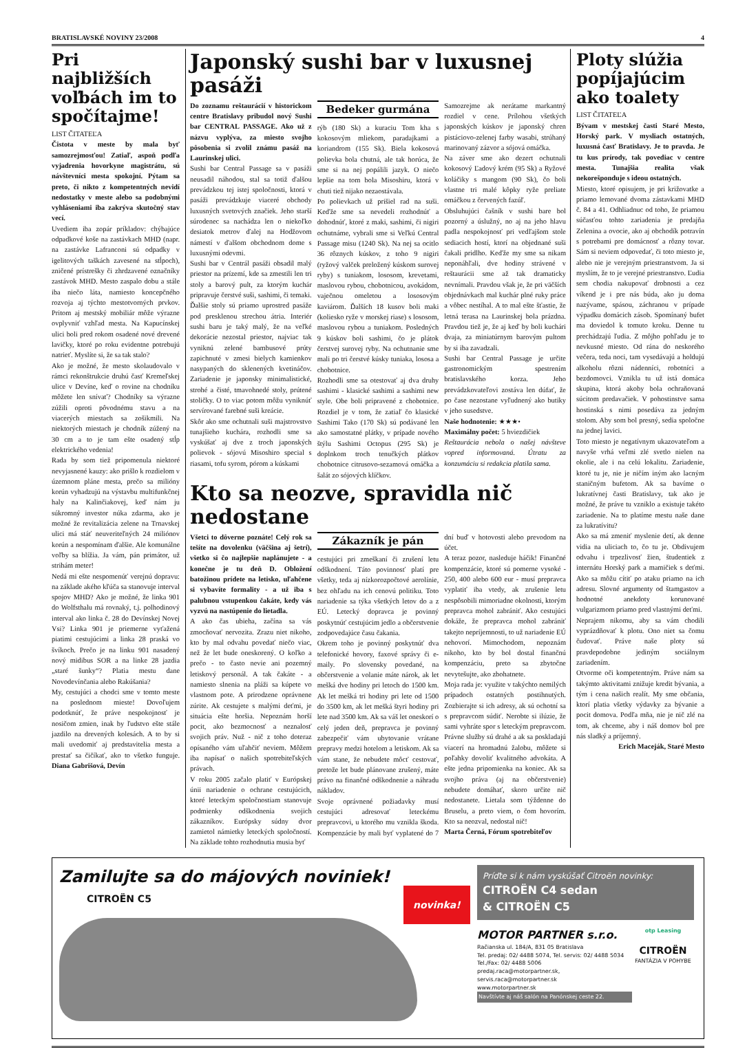BRATISLAVSKÉ NOVINY 23/2008 4
Pri najbližších voľbách im to spočítajme!
LIST ČITATEĽA
Čistota v meste by mala byť samozrejmosťou! Zatiaľ, aspoň podľa vyjadrenia hovorkyne magistrátu, sú návštevníci mesta spokojní. Pýtam sa preto, či nikto z kompetentných nevidí nedostatky v meste alebo sa podobnými vyhláseniami iba zakrýva skutočný stav vecí.
Uvediem iba zopár príkladov: chýbajúce odpadkové koše na zastávkach MHD (napr. na zastávke Lafranconi sú odpadky v igelitových taškách zavesené na stĺpoch), zničené prístrešky či zhrdzavené označníky zastávok MHD. Mesto zaspalo dobu a stále iba niečo láta, namiesto koncepčného rozvoja aj týchto mestotvorných prvkov. Pritom aj mestský mobiliár môže výrazne ovplyvniť vzhľad mesta. Na Kapucínskej ulici boli pred rokom osadené nové drevené lavičky, ktoré po roku evidentne potrebujú natrieť. Myslíte si, že sa tak stalo?
Ako je možné, že mesto skolaudovalo v rámci rekonštrukcie druhú časť Kremeľskej ulice v Devíne, keď o rovine na chodníku môžete len snívať? Chodníky sa výrazne zúžili oproti pôvodnému stavu a na viacerých miestach sa zošikmili. Na niektorých miestach je chodník zúžený na 30 cm a to je tam ešte osadený stĺp elektrického vedenia!
Rada by som tiež pripomenula niektoré nevyjasnené kauzy: ako prišlo k rozdielom v územnom pláne mesta, prečo sa milióny korún vyhadzujú na výstavbu multifunkčnej haly na Kalinčiakovej, keď nám ju súkromný investor núka zdarma, ako je možné že revitalizácia zelene na Trnavskej ulici má stáť neuveriteľných 24 miliónov korún a nespomínam ďalšie. Ale komunálne voľby sa blížia. Ja vám, pán primátor, už strihám meter!
Nedá mi ešte nespomenúť verejnú dopravu: na základe akého kľúča sa stanovuje interval spojov MHD? Ako je možné, že linka 901 do Wolfsthalu má rovnaký, t.j. polhodinový interval ako linka č. 28 do Devínskej Novej Vsi? Linka 901 je priemerne vyťažená piatimi cestujúcimi a linka 28 praská vo švíkoch. Prečo je na linku 901 nasadený nový midibus SOR a na linke 28 jazdia „staré šunky“? Platia mestu dane Novodevínčania alebo Rakúšania?
My, cestujúci a chodci sme v tomto meste na poslednom mieste! Dovoľujem podotknúť, že práve nespokojnosť je nosičom zmien, inak by ľudstvo ešte stále jazdilo na drevených kolesách. A to by si mali uvedomiť aj predstavitelia mesta a prestať sa čičíkať, ako to všetko funguje. Diana Gabrišová, Devín
Japonský sushi bar v luxusnej pasáži
Do zoznamu reštaurácií v historickom centre Bratislavy pribudol nový Sushi bar CENTRAL PASSAGE. Ako už z názvu vyplýva, za miesto svojho pôsobenia si zvolil známu pasáž na Laurinskej ulici.
Sushi bar Central Passage sa v pasáži neusadil náhodou, stal sa totiž ďalšou prevádzkou tej istej spoločnosti, ktorá v pasáži prevádzkuje viaceré obchody luxusných svetových značiek. Jeho starší súrodenec sa nachádza len o niekoľko desiatok metrov ďalej na Hodžovom námestí v ďalšom obchodnom dome s luxusnými odevmi.
Sushi bar v Centrál pasáži obsadil malý priestor na prízemí, kde sa zmestili len tri stoly a barový pult, za ktorým kuchár pripravuje čerstvé suši, sashimi, či temaki. Ďalšie stoly sú priamo uprostred pasáže pod presklenou strechou átria. Interiér sushi baru je taký malý, že na veľké dekorácie nezostal priestor, najviac tak vyniknú zelené bambusové prúty zapichnuté v zmesi bielych kamienkov nasypaných do sklenených kvetináčov. Zariadenie je japonsky minimalistické, strohé a čisté, tmavohnedé stoly, prútené stoličky. O to viac potom môžu vyniknúť servírované farebné suši kreácie.
Skôr ako sme ochutnali suši majstrovstvo tunajšieho kuchára, rozhodli sme sa vyskúšať aj dve z troch japonských polievok - sójovú Misoshiro special s riasami, tofu syrom, pórom a kúskami
Bedeker gurmána
rýb (180 Sk) a kuraciu Tom kha s kokosovým mliekom, paradajkami a koriandrom (155 Sk). Biela kokosová polievka bola chutná, ale tak horúca, že sme si na nej popálili jazyk. O niečo lepšie na tom bola Misoshiru, ktorá v chuti tiež nijako nezaostávala.
Po polievkach už prišiel rad na suši. Keďže sme sa nevedeli rozhodnúť a dohodnúť, ktoré z maki, sashimi, či nigiri ochutnáme, vybrali sme si Veľkú Central Passage misu (1240 Sk). Na nej sa ocitlo 36 rôznych kúskov, z toho 9 nigiri (ryžový valček preložený kúskom surovej ryby) s tuniakom, lososom, krevetami, maslovou rybou, chobotnicou, avokádom, vaječnou omeletou a lososovým kaviárom. Ďalších 18 kusov boli maki (koliesko ryže v morskej riase) s lososom, maslovou rybou a tuniakom. Posledných 9 kúskov boli sashimi, čo je plátok čerstvej surovej ryby. Na ochutnanie sme mali po tri čerstvé kúsky tuniaka, lososa a chobotnice.
Rozhodli sme sa otestovať aj dva druhy sashimi - klasické sashimi a sashimi new style. Obe boli pripravené z chobotnice. Rozdiel je v tom, že zatiaľ čo klasické Sashimi Tako (170 Sk) sú podávané len ako samostatné plátky, v prípade nového štýlu Sashimi Octopus (295 Sk) je doplnkom troch tenučkých plátkov chobotnice citrusovo-sezamová omáčka a šalát zo sójových klíčkov.
Samozrejme ak nerátame markantný rozdiel v cene. Prílohou všetkých japonských kúskov je japonský chren pistáciovo-zelenej farby wasabi, strúhaný marinovaný zázvor a sójová omáčka.
Na záver sme ako dezert ochutnali kokosový Ľadový krém (95 Sk) a Ryžové koláčiky s mangom (90 Sk), čo boli vlastne tri malé kôpky ryže preliate omáčkou z červených fazúľ.
Obsluhujúci čašník v sushi bare bol pozorný a úslužný, no aj na jeho hlavu padla nespokojnosť pri vedľajšom stole sediacich hostí, ktorí na objednané suši čakali pridlho. Keďže my sme sa nikam neponáhľali, dve hodiny strávené v reštaurácii sme až tak dramaticky nevnímali. Pravdou však je, že pri väčších objednávkach mal kuchár plné ruky práce a vôbec nestíhal. A to mal ešte šťastie, že letná terasa na Laurinskej bola prázdna. Pravdou tiež je, že aj keď by boli kuchári dvaja, za miniatúrnym barovým pultom by si iba zavadzali.
Sushi bar Central Passage je určite gastronomickým spestrením bratislavského korza. Jeho prevádzkovateľovi zostáva len dúfať, že po čase nezostane vyľudnený ako butiky v jeho susedstve.
Naše hodnotenie: ★★★•
Maximálny počet: 5 hviezdičiek
Reštaurácia nebola o našej návšteve vopred informovaná. Útratu za konzumáciu si redakcia platila sama.
Kto sa neozve, spravidla nič nedostane
Všetci to dôverne poznáte! Celý rok sa tešíte na dovolenku (väčšina aj šetrí), všetko si čo najlepšie naplánujete - a konečne je tu deň D. Obložení batožinou prídete na letisko, uľahčene si vybavíte formality - a už iba s palubnou vstupenkou čakáte, kedy vás vyzvú na nastúpenie do lietadla.
A ako čas ubieha, začína sa vás zmocňovať nervozita. Zrazu niet nikoho, kto by mal odvahu povedať niečo viac, než že let bude oneskorený. O koľko a prečo - to často nevie ani pozemný letiskový personál. A tak čakáte - a namiesto slnenia na pláži sa kúpete vo vlastnom pote. A prirodzene oprávnene zúrite. Ak cestujete s malými deťmi, je situácia ešte horšia. Nepoznám horší pocit, ako bezmocnosť a neznalosť svojich práv. Nuž - nič z toho doteraz opísaného vám uľahčiť neviem. Môžem iba napísať o našich spotrebiteľských právach.
V roku 2005 začalo platiť v Európskej únii nariadenie o ochrane cestujúcich, ktoré leteckým spoločnostiam stanovuje podmienky odškodnenia svojich zákazníkov. Európsky súdny dvor zamietol námietky leteckých spoločností. Na základe tohto rozhodnutia musia byť
Zákazník je pán
cestujúci pri zmeškaní či zrušení letu odškodnení. Táto povinnosť platí pre všetky, teda aj nízkorozpočtové aerolínie, bez ohľadu na ich cenovú politiku. Toto nariadenie sa týka všetkých letov do a z EÚ. Letecký dopravca je povinný poskytnúť cestujúcim jedlo a občerstvenie zodpovedajúce času čakania.
Okrem toho je povinný poskytnúť dva telefonické hovory, faxové správy či e-maily. Po slovensky povedané, na občerstvenie a volanie máte nárok, ak let mešká dve hodiny pri letoch do 1500 km. Ak let mešká tri hodiny pri lete od 1500 do 3500 km, ak let mešká štyri hodiny pri lete nad 3500 km. Ak sa váš let oneskorí o celý jeden deň, prepravca je povinný zabezpečiť vám ubytovanie vrátane prepravy medzi hotelom a letiskom. Ak sa vám stane, že nebudete môcť cestovať, pretože let bude plánovane zrušený, máte právo na finančné odškodnenie a náhradu nákladov.
Svoje oprávnené požiadavky musí cestujúci adresovať leteckému prepravcovi, u ktorého mu vznikla škoda. Kompenzácie by mali byť vyplatené do 7 dní buď v hotovosti alebo prevodom na účet.
A teraz pozor, nasleduje háčik! Finančné kompenzácie, ktoré sú pomerne vysoké - 250, 400 alebo 600 eur - musí prepravca vyplatiť iba vtedy, ak zrušenie letu nespôsobili mimoriadne okolnosti, ktorým prepravca mohol zabrániť. Ako cestujúci dokáže, že prepravca mohol zabrániť takejto nepríjemnosti, to už nariadenie EÚ nehovorí. Mimochodom, nepoznám nikoho, kto by bol dostal finančnú kompenzáciu, preto sa zbytočne nevytešujte, ako zbohatnete.
Moja rada je: využite v takýchto nemilých prípadoch ostatných postihnutých. Zozbierajte si ich adresy, ak sú ochotní sa s prepravcom súdiť. Nerobte si ilúzie, že sami vyhráte spor s leteckým prepravcom. Právne služby sú drahé a ak sa poskladajú viacerí na hromadnú žalobu, môžete si poľahky dovoliť kvalitného advokáta. A ešte jedna pripomienka na koniec. Ak sa svojho práva (aj na občerstvenie) nebudete domáhať, skoro určite nič nedostanete. Lietala som týždenne do Bruselu, a preto viem, o čom hovorím. Kto sa neozval, nedostal nič!
Marta Černá, Fórum spotrebiteľov
Ploty slúžia popíjajúcim ako toalety
LIST ČITATEĽA
Bývam v mestskej časti Staré Mesto, Horský park. V mysliach ostatných, luxusná časť Bratislavy. Je to pravda. Je tu kus prírody, tak povediac v centre mesta. Tunajšia realita však nekorešponduje s ideou ostatných.
Miesto, ktoré opisujem, je pri križovatke a priamo lemované dvoma zástavkami MHD č. 84 a 41. Odhliadnuc od toho, že priamou súčasťou tohto zariadenia je predajňa Zelenina a ovocie, ako aj obchodík potravín s potrebami pre domácnosť a rôzny tovar. Sám si neviem odpovedať, či toto miesto je, alebo nie je verejným priestranstvom. Ja si myslím, že to je verejné priestranstvo. Ľudia sem chodia nakupovať drobnosti a cez víkend je i pre nás búda, ako ju doma nazývame, spásou, záchranou v prípade výpadku domácich zásob. Spomínaný bufet ma doviedol k tomuto kroku. Denne tu prechádzajú ľudia. Z môjho pohľadu je to nevkusné miesto. Od rána do neskorého večera, teda noci, tam vysedávajú a holdujú alkoholu rôzni nádenníci, robotníci a bezdomovci. Vznikla tu už istá domáca skupina, ktorá akoby bola ochraňovaná súcitom predavačiek. V pohostinstve sama hostinská s nimi posedáva za jedným stolom. Aby som bol presný, sedia spoločne na jednej lavici.
Toto miesto je negatívnym ukazovateľom a navyše vrhá veľmi zlé svetlo nielen na okolie, ale i na celú lokalitu. Zariadenie, ktoré tu je, nie je ničím iným ako lacným staničným bufetom. Ak sa bavíme o lukratívnej časti Bratislavy, tak ako je možné, že práve tu vzniklo a existuje takéto zariadenie. Na to platíme mestu naše dane za lukratívitu?
Ako sa má zmeniť myslenie detí, ak denne vidia na uliciach to, čo tu je. Obdivujem odvahu i trpezlivosť žien, študentiek z internátu Horský park a mamičiek s deťmi. Ako sa môžu cítiť po ataku priamo na ich adresu. Slovné argumenty od štamgastov a hodnotné anekdoty korunované vulgarizmom priamo pred vlastnými deťmi.
Neprajem nikomu, aby sa vám chodili vyprázdňovať k plotu. Ono niet sa čomu čudovať. Práve naše ploty sú pravdepodobne jediným sociálnym zariadením.
Otvorme oči kompetentným. Práve nám sa takýmto aktivitami znižuje kredit bývania, a tým i cena našich realít. My sme občania, ktorí platia všetky výdavky za bývanie a pocit domova. Podľa mňa, nie je nič zlé na tom, ak chceme, aby i náš domov bol pre nás sladký a príjemný.
Erich Maceják, Staré Mesto
Zamilujte sa do májových noviniek!
CITROËN C5
novinka!
Príďte si k nám vyskúšať Citroën novinky:
CITROËN C4 sedan
& CITROËN C5
MOTOR PARTNER s.r.o.
Račianska ul. 184/A, 831 05 Bratislava
Tel. predaj: 02/ 4488 5074, Tel. servis: 02/ 4488 5034
Tel./Fax: 02/ 4488 5006
predaj.raca@motorpartner.sk, servis.raca@motorpartner.sk
www.motorpartner.sk
Navštívte aj náš salón na Panónskej ceste 22.
otp Leasing
CITROËN
FANTÁZIA V POHYBE